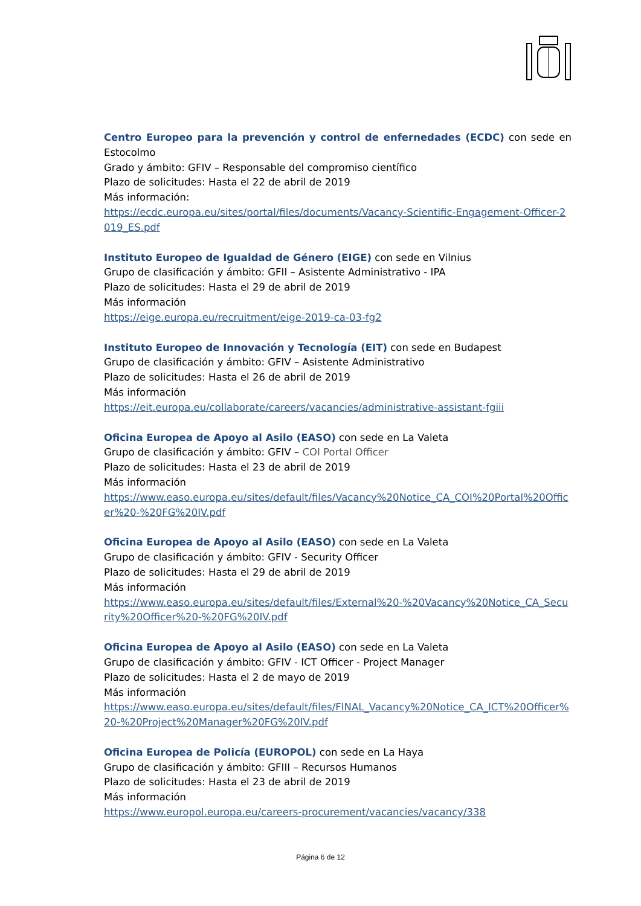Centro Europeo para la prevención y control de enfernedades (ECDC) con sede en Estocolmo
Grado y ámbito: GFIV – Responsable del compromiso científico
Plazo de solicitudes: Hasta el 22 de abril de 2019
Más información:
https://ecdc.europa.eu/sites/portal/files/documents/Vacancy-Scientific-Engagement-Officer-2019_ES.pdf
Instituto Europeo de Igualdad de Género (EIGE) con sede en Vilnius
Grupo de clasificación y ámbito: GFII – Asistente Administrativo - IPA
Plazo de solicitudes: Hasta el 29 de abril de 2019
Más información
https://eige.europa.eu/recruitment/eige-2019-ca-03-fg2
Instituto Europeo de Innovación y Tecnología (EIT) con sede en Budapest
Grupo de clasificación y ámbito: GFIV – Asistente Administrativo
Plazo de solicitudes: Hasta el 26 de abril de 2019
Más información
https://eit.europa.eu/collaborate/careers/vacancies/administrative-assistant-fgiii
Oficina Europea de Apoyo al Asilo (EASO) con sede en La Valeta
Grupo de clasificación y ámbito: GFIV – COI Portal Officer
Plazo de solicitudes: Hasta el 23 de abril de 2019
Más información
https://www.easo.europa.eu/sites/default/files/Vacancy%20Notice_CA_COI%20Portal%20Officer%20-%20FG%20IV.pdf
Oficina Europea de Apoyo al Asilo (EASO) con sede en La Valeta
Grupo de clasificación y ámbito: GFIV - Security Officer
Plazo de solicitudes: Hasta el 29 de abril de 2019
Más información
https://www.easo.europa.eu/sites/default/files/External%20-%20Vacancy%20Notice_CA_Security%20Officer%20-%20FG%20IV.pdf
Oficina Europea de Apoyo al Asilo (EASO) con sede en La Valeta
Grupo de clasificación y ámbito: GFIV - ICT Officer - Project Manager
Plazo de solicitudes: Hasta el 2 de mayo de 2019
Más información
https://www.easo.europa.eu/sites/default/files/FINAL_Vacancy%20Notice_CA_ICT%20Officer%20-%20Project%20Manager%20FG%20IV.pdf
Oficina Europea de Policía (EUROPOL) con sede en La Haya
Grupo de clasificación y ámbito: GFIII – Recursos Humanos
Plazo de solicitudes: Hasta el 23 de abril de 2019
Más información
https://www.europol.europa.eu/careers-procurement/vacancies/vacancy/338
Página 6 de 12